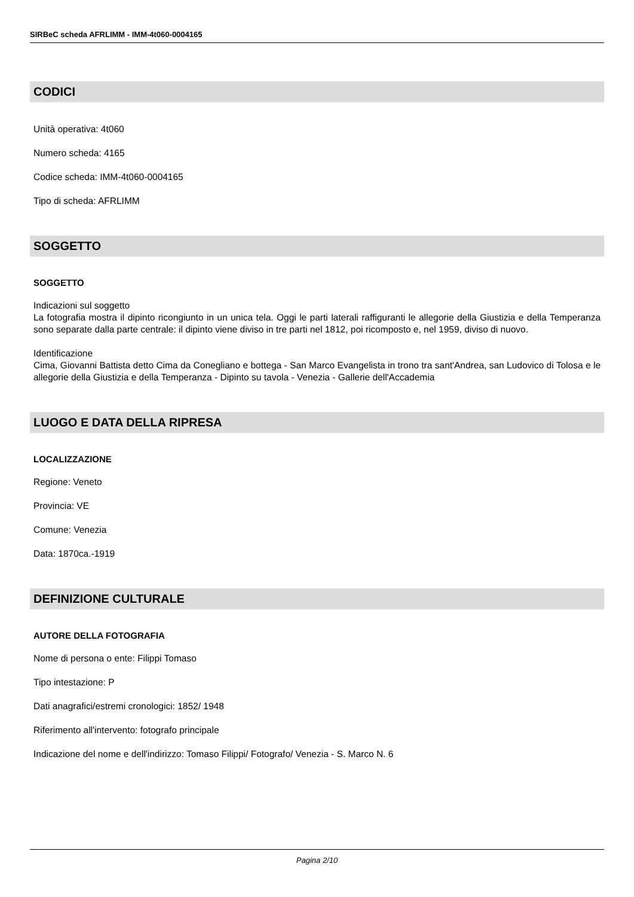SIRBeC scheda AFRLIMM - IMM-4t060-0004165
CODICI
Unità operativa: 4t060
Numero scheda: 4165
Codice scheda: IMM-4t060-0004165
Tipo di scheda: AFRLIMM
SOGGETTO
SOGGETTO
Indicazioni sul soggetto
La fotografia mostra il dipinto ricongiunto in un unica tela. Oggi le parti laterali raffiguranti le allegorie della Giustizia e della Temperanza sono separate dalla parte centrale: il dipinto viene diviso in tre parti nel 1812, poi ricomposto e, nel 1959, diviso di nuovo.
Identificazione
Cima, Giovanni Battista detto Cima da Conegliano e bottega - San Marco Evangelista in trono tra sant'Andrea, san Ludovico di Tolosa e le allegorie della Giustizia e della Temperanza - Dipinto su tavola - Venezia - Gallerie dell'Accademia
LUOGO E DATA DELLA RIPRESA
LOCALIZZAZIONE
Regione: Veneto
Provincia: VE
Comune: Venezia
Data: 1870ca.-1919
DEFINIZIONE CULTURALE
AUTORE DELLA FOTOGRAFIA
Nome di persona o ente: Filippi Tomaso
Tipo intestazione: P
Dati anagrafici/estremi cronologici: 1852/ 1948
Riferimento all'intervento: fotografo principale
Indicazione del nome e dell'indirizzo: Tomaso Filippi/ Fotografo/ Venezia - S. Marco N. 6
Pagina 2/10